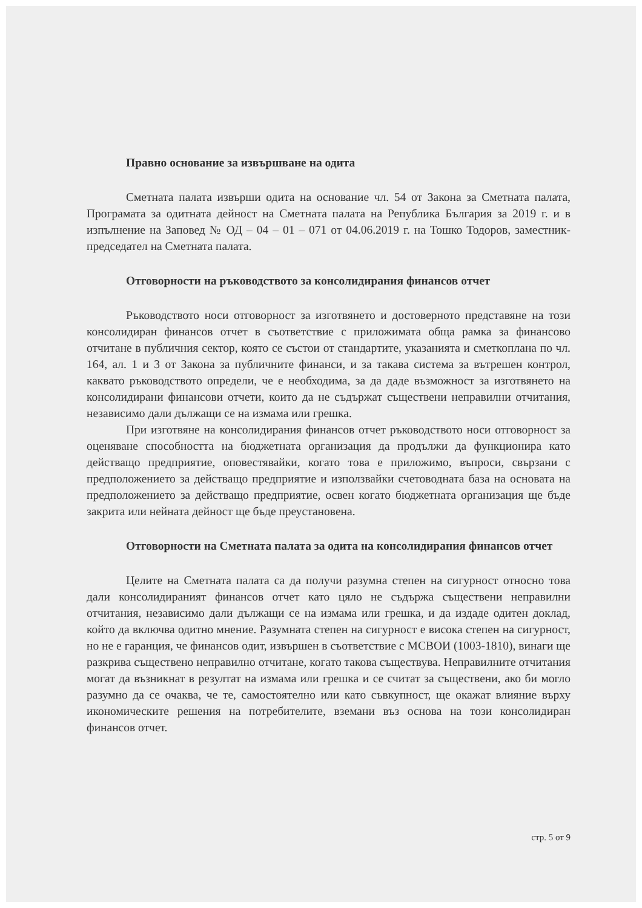Правно основание за извършване на одита
Сметната палата извърши одита на основание чл. 54 от Закона за Сметната палата, Програмата за одитната дейност на Сметната палата на Република България за 2019 г. и в изпълнение на Заповед № ОД – 04 – 01 – 071 от 04.06.2019 г. на Тошко Тодоров, заместник-председател на Сметната палата.
Отговорности на ръководството за консолидирания финансов отчет
Ръководството носи отговорност за изготвянето и достоверното представяне на този консолидиран финансов отчет в съответствие с приложимата обща рамка за финансово отчитане в публичния сектор, която се състои от стандартите, указанията и сметкоплана по чл. 164, ал. 1 и 3 от Закона за публичните финанси, и за такава система за вътрешен контрол, каквато ръководството определи, че е необходима, за да даде възможност за изготвянето на консолидирани финансови отчети, които да не съдържат съществени неправилни отчитания, независимо дали дължащи се на измама или грешка.
При изготвяне на консолидирания финансов отчет ръководството носи отговорност за оценяване способността на бюджетната организация да продължи да функционира като действащо предприятие, оповестявайки, когато това е приложимо, въпроси, свързани с предположението за действащо предприятие и използвайки счетоводната база на основата на предположението за действащо предприятие, освен когато бюджетната организация ще бъде закрита или нейната дейност ще бъде преустановена.
Отговорности на Сметната палата за одита на консолидирания финансов отчет
Целите на Сметната палата са да получи разумна степен на сигурност относно това дали консолидираният финансов отчет като цяло не съдържа съществени неправилни отчитания, независимо дали дължащи се на измама или грешка, и да издаде одитен доклад, който да включва одитно мнение. Разумната степен на сигурност е висока степен на сигурност, но не е гаранция, че финансов одит, извършен в съответствие с МСВОИ (1003-1810), винаги ще разкрива съществено неправилно отчитане, когато такова съществува. Неправилните отчитания могат да възникнат в резултат на измама или грешка и се считат за съществени, ако би могло разумно да се очаква, че те, самостоятелно или като съвкупност, ще окажат влияние върху икономическите решения на потребителите, вземани въз основа на този консолидиран финансов отчет.
стр. 5 от 9